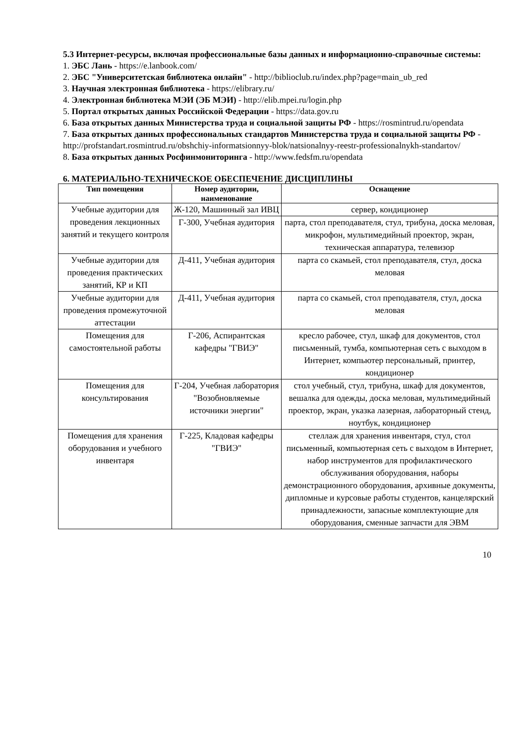5.3 Интернет-ресурсы, включая профессиональные базы данных и информационно-справочные системы:
1. ЭБС Лань - https://e.lanbook.com/
2. ЭБС "Университетская библиотека онлайн" - http://biblioclub.ru/index.php?page=main_ub_red
3. Научная электронная библиотека - https://elibrary.ru/
4. Электронная библиотека МЭИ (ЭБ МЭИ) - http://elib.mpei.ru/login.php
5. Портал открытых данных Российской Федерации - https://data.gov.ru
6. База открытых данных Министерства труда и социальной защиты РФ - https://rosmintrud.ru/opendata
7. База открытых данных профессиональных стандартов Министерства труда и социальной защиты РФ - http://profstandart.rosmintrud.ru/obshchiy-informatsionnyy-blok/natsionalnyy-reestr-professionalnykh-standartov/
8. База открытых данных Росфинмониторинга - http://www.fedsfm.ru/opendata
6. МАТЕРИАЛЬНО-ТЕХНИЧЕСКОЕ ОБЕСПЕЧЕНИЕ ДИСЦИПЛИНЫ
| Тип помещения | Номер аудитории, наименование | Оснащение |
| --- | --- | --- |
| Учебные аудитории для проведения лекционных занятий и текущего контроля | Ж-120, Машинный зал ИВЦ | сервер, кондиционер |
| | Г-300, Учебная аудитория | парта, стол преподавателя, стул, трибуна, доска меловая, микрофон, мультимедийный проектор, экран, техническая аппаратура, телевизор |
| Учебные аудитории для проведения практических занятий, КР и КП | Д-411, Учебная аудитория | парта со скамьей, стол преподавателя, стул, доска меловая |
| Учебные аудитории для проведения промежуточной аттестации | Д-411, Учебная аудитория | парта со скамьей, стол преподавателя, стул, доска меловая |
| Помещения для самостоятельной работы | Г-206, Аспирантская кафедры "ГВИЭ" | кресло рабочее, стул, шкаф для документов, стол письменный, тумба, компьютерная сеть с выходом в Интернет, компьютер персональный, принтер, кондиционер |
| Помещения для консультирования | Г-204, Учебная лаборатория "Возобновляемые источники энергии" | стол учебный, стул, трибуна, шкаф для документов, вешалка для одежды, доска меловая, мультимедийный проектор, экран, указка лазерная, лабораторный стенд, ноутбук, кондиционер |
| Помещения для хранения оборудования и учебного инвентаря | Г-225, Кладовая кафедры "ГВИЭ" | стеллаж для хранения инвентаря, стул, стол письменный, компьютерная сеть с выходом в Интернет, набор инструментов для профилактического обслуживания оборудования, наборы демонстрационного оборудования, архивные документы, дипломные и курсовые работы студентов, канцелярский принадлежности, запасные комплектующие для оборудования, сменные запчасти для ЭВМ |
10